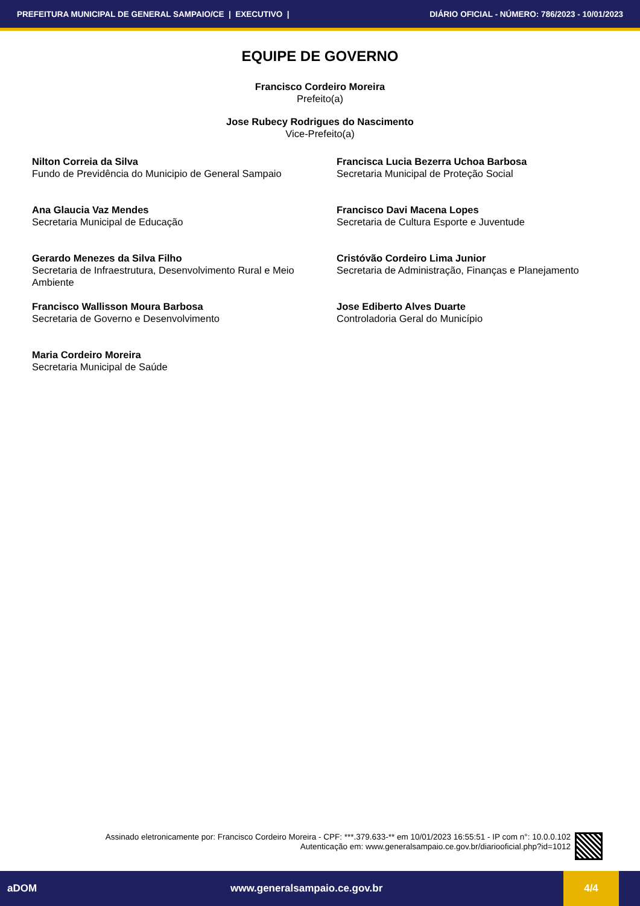PREFEITURA MUNICIPAL DE GENERAL SAMPAIO/CE | EXECUTIVO | DIÁRIO OFICIAL - NÚMERO: 786/2023 - 10/01/2023
EQUIPE DE GOVERNO
Francisco Cordeiro Moreira
Prefeito(a)
Jose Rubecy Rodrigues do Nascimento
Vice-Prefeito(a)
Nilton Correia da Silva
Fundo de Previdência do Municipio de General Sampaio
Francisca Lucia Bezerra Uchoa Barbosa
Secretaria Municipal de Proteção Social
Ana Glaucia Vaz Mendes
Secretaria Municipal de Educação
Francisco Davi Macena Lopes
Secretaria de Cultura Esporte e Juventude
Gerardo Menezes da Silva Filho
Secretaria de Infraestrutura, Desenvolvimento Rural e Meio Ambiente
Cristóvão Cordeiro Lima Junior
Secretaria de Administração, Finanças e Planejamento
Francisco Wallisson Moura Barbosa
Secretaria de Governo e Desenvolvimento
Jose Ediberto Alves Duarte
Controladoria Geral do Município
Maria Cordeiro Moreira
Secretaria Municipal de Saúde
Assinado eletronicamente por: Francisco Cordeiro Moreira - CPF: ***.379.633-** em 10/01/2023 16:55:51 - IP com n°: 10.0.0.102
Autenticação em: www.generalsampaio.ce.gov.br/diariooficial.php?id=1012
aDOM www.generalsampaio.ce.gov.br 4/4